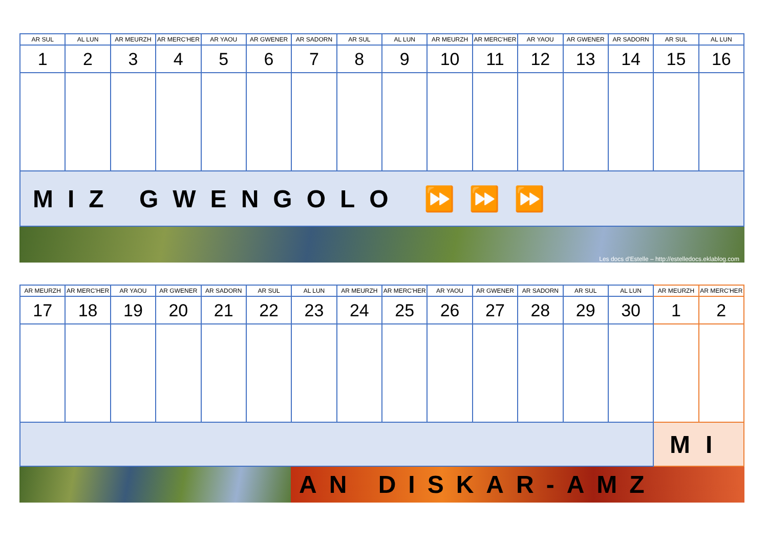| AR SUL | AL LUN | AR MEURZH | AR MERC'HER | AR YAOU | AR GWENER | AR SADORN | AR SUL | AL LUN | AR MEURZH | AR MERC'HER | AR YAOU | AR GWENER | AR SADORN | AR SUL | AL LUN |
| --- | --- | --- | --- | --- | --- | --- | --- | --- | --- | --- | --- | --- | --- | --- | --- |
| 1 | 2 | 3 | 4 | 5 | 6 | 7 | 8 | 9 | 10 | 11 | 12 | 13 | 14 | 15 | 16 |
| MIZ GWENGOLO ⏩⏩⏩ | | | | | | | | | | | | | | | |
Les docs d'Estelle – http://estelledocs.eklablog.com
| AR MEURZH | AR MERC'HER | AR YAOU | AR GWENER | AR SADORN | AR SUL | AL LUN | AR MEURZH | AR MERC'HER | AR YAOU | AR GWENER | AR SADORN | AR SUL | AL LUN | AR MEURZH | AR MERC'HER |
| --- | --- | --- | --- | --- | --- | --- | --- | --- | --- | --- | --- | --- | --- | --- | --- |
| 17 | 18 | 19 | 20 | 21 | 22 | 23 | 24 | 25 | 26 | 27 | 28 | 29 | 30 | 1 | 2 |
| | | | | | | | | | | | | | | MI | |
AN DISKAR-AMZ